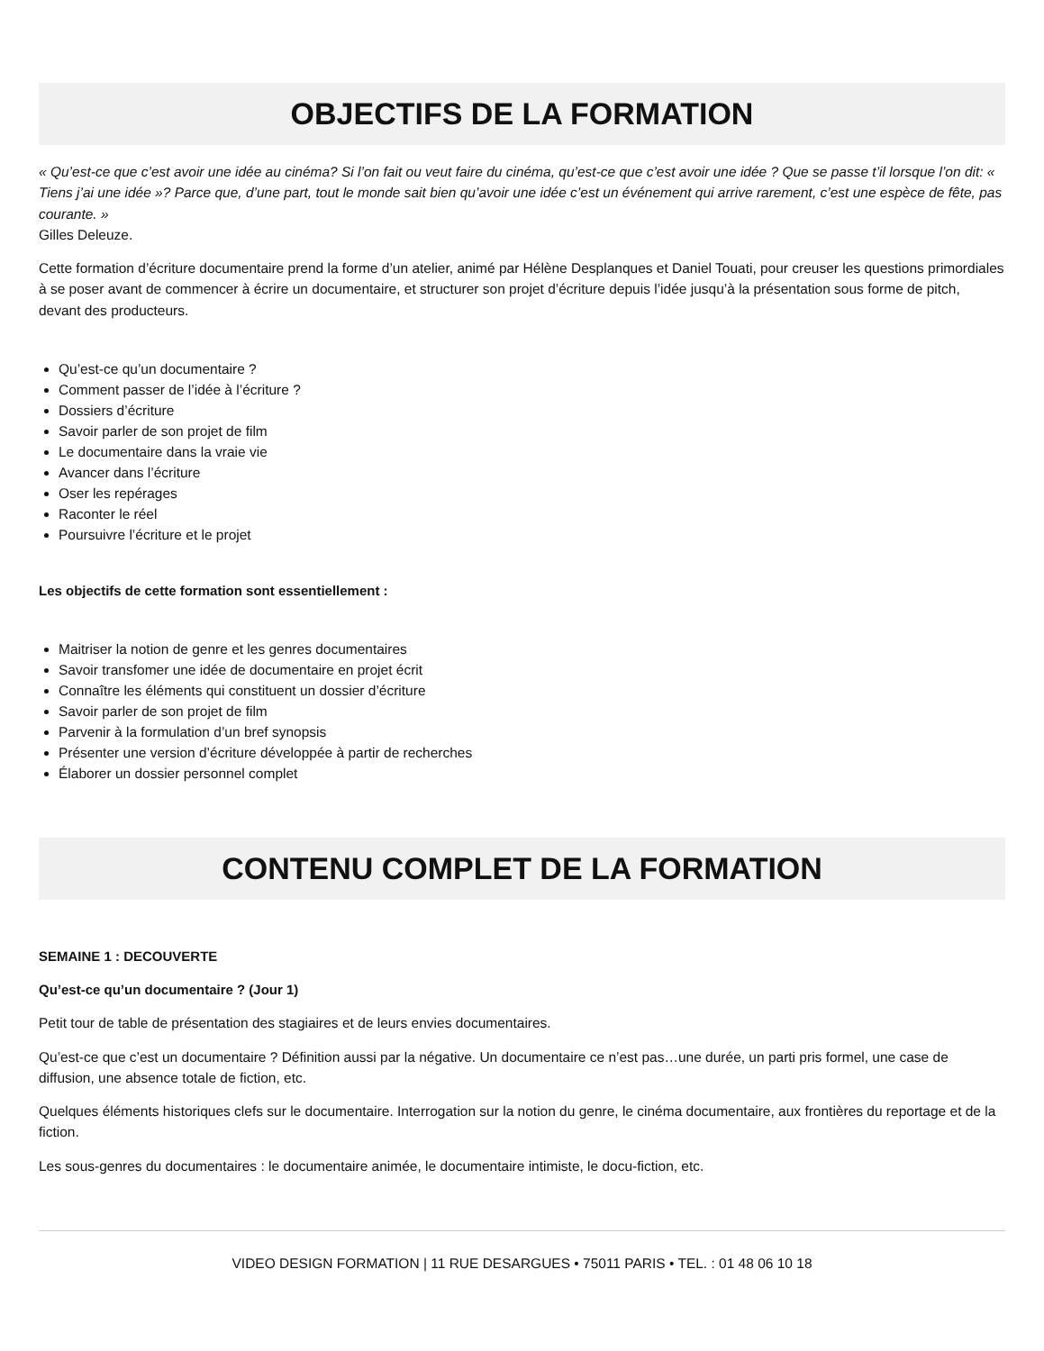OBJECTIFS DE LA FORMATION
« Qu’est-ce que c’est avoir une idée au cinéma? Si l’on fait ou veut faire du cinéma, qu’est-ce que c’est avoir une idée ? Que se passe t’il lorsque l’on dit: « Tiens j’ai une idée »? Parce que, d’une part, tout le monde sait bien qu’avoir une idée c’est un événement qui arrive rarement, c’est une espèce de fête, pas courante. »
Gilles Deleuze.
Cette formation d’écriture documentaire prend la forme d’un atelier, animé par Hélène Desplanques et Daniel Touati, pour creuser les questions primordiales à se poser avant de commencer à écrire un documentaire, et structurer son projet d’écriture depuis l’idée jusqu’à la présentation sous forme de pitch, devant des producteurs.
Qu’est-ce qu’un documentaire ?
Comment passer de l’idée à l’écriture ?
Dossiers d’écriture
Savoir parler de son projet de film
Le documentaire dans la vraie vie
Avancer dans l’écriture
Oser les repérages
Raconter le réel
Poursuivre l’écriture et le projet
Les objectifs de cette formation sont essentiellement :
Maitriser la notion de genre et les genres documentaires
Savoir transfomer une idée de documentaire en projet écrit
Connaître les éléments qui constituent un dossier d’écriture
Savoir parler de son projet de film
Parvenir à la formulation d’un bref synopsis
Présenter une version d’écriture développée à partir de recherches
Élaborer un dossier personnel complet
CONTENU COMPLET DE LA FORMATION
SEMAINE 1 : DECOUVERTE
Qu’est-ce qu’un documentaire ? (Jour 1)
Petit tour de table de présentation des stagiaires et de leurs envies documentaires.
Qu’est-ce que c’est un documentaire ? Définition aussi par la négative. Un documentaire ce n’est pas…une durée, un parti pris formel, une case de diffusion, une absence totale de fiction, etc.
Quelques éléments historiques clefs sur le documentaire. Interrogation sur la notion du genre, le cinéma documentaire, aux frontières du reportage et de la fiction.
Les sous-genres du documentaires : le documentaire animée, le documentaire intimiste, le docu-fiction, etc.
VIDEO DESIGN FORMATION | 11 RUE DESARGUES • 75011 PARIS • TEL. : 01 48 06 10 18